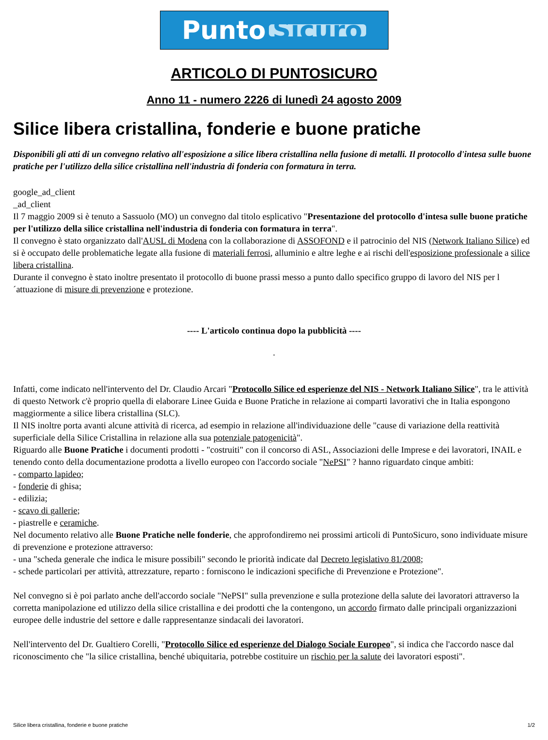Punto Sicuro
ARTICOLO DI PUNTOSICURO
Anno 11 - numero 2226 di lunedì 24 agosto 2009
Silice libera cristallina, fonderie e buone pratiche
Disponibili gli atti di un convegno relativo all'esposizione a silice libera cristallina nella fusione di metalli. Il protocollo d'intesa sulle buone pratiche per l'utilizzo della silice cristallina nell'industria di fonderia con formatura in terra.
google_ad_client
_ad_client
Il 7 maggio 2009 si è tenuto a Sassuolo (MO) un convegno dal titolo esplicativo "Presentazione del protocollo d'intesa sulle buone pratiche per l'utilizzo della silice cristallina nell'industria di fonderia con formatura in terra".
Il convegno è stato organizzato dall'AUSL di Modena con la collaborazione di ASSOFOND e il patrocinio del NIS (Network Italiano Silice) ed si è occupato delle problematiche legate alla fusione di materiali ferrosi, alluminio e altre leghe e ai rischi dell'esposizione professionale a silice libera cristallina.
Durante il convegno è stato inoltre presentato il protocollo di buone prassi messo a punto dallo specifico gruppo di lavoro del NIS per l´attuazione di misure di prevenzione e protezione.
---- L'articolo continua dopo la pubblicità ----
.
Infatti, come indicato nell'intervento del Dr. Claudio Arcari "Protocollo Silice ed esperienze del NIS - Network Italiano Silice", tra le attività di questo Network c'è proprio quella di elaborare Linee Guida e Buone Pratiche in relazione ai comparti lavorativi che in Italia espongono maggiormente a silice libera cristallina (SLC).
Il NIS inoltre porta avanti alcune attività di ricerca, ad esempio in relazione all'individuazione delle "cause di variazione della reattività superficiale della Silice Cristallina in relazione alla sua potenziale patogenicità".
Riguardo alle Buone Pratiche i documenti prodotti - "costruiti" con il concorso di ASL, Associazioni delle Imprese e dei lavoratori, INAIL e tenendo conto della documentazione prodotta a livello europeo con l'accordo sociale "NePSI" ? hanno riguardato cinque ambiti:
- comparto lapideo;
- fonderie di ghisa;
- edilizia;
- scavo di gallerie;
- piastrelle e ceramiche.
Nel documento relativo alle Buone Pratiche nelle fonderie, che approfondiremo nei prossimi articoli di PuntoSicuro, sono individuate misure di prevenzione e protezione attraverso:
- una "scheda generale che indica le misure possibili" secondo le priorità indicate dal Decreto legislativo 81/2008;
- schede particolari per attività, attrezzature, reparto : forniscono le indicazioni specifiche di Prevenzione e Protezione".
Nel convegno si è poi parlato anche dell'accordo sociale "NePSI" sulla prevenzione e sulla protezione della salute dei lavoratori attraverso la corretta manipolazione ed utilizzo della silice cristallina e dei prodotti che la contengono, un accordo firmato dalle principali organizzazioni europee delle industrie del settore e dalle rappresentanze sindacali dei lavoratori.
Nell'intervento del Dr. Gualtiero Corelli, "Protocollo Silice ed esperienze del Dialogo Sociale Europeo", si indica che l'accordo nasce dal riconoscimento che "la silice cristallina, benché ubiquitaria, potrebbe costituire un rischio per la salute dei lavoratori esposti".
Silice libera cristallina, fonderie e buone pratiche 1/2